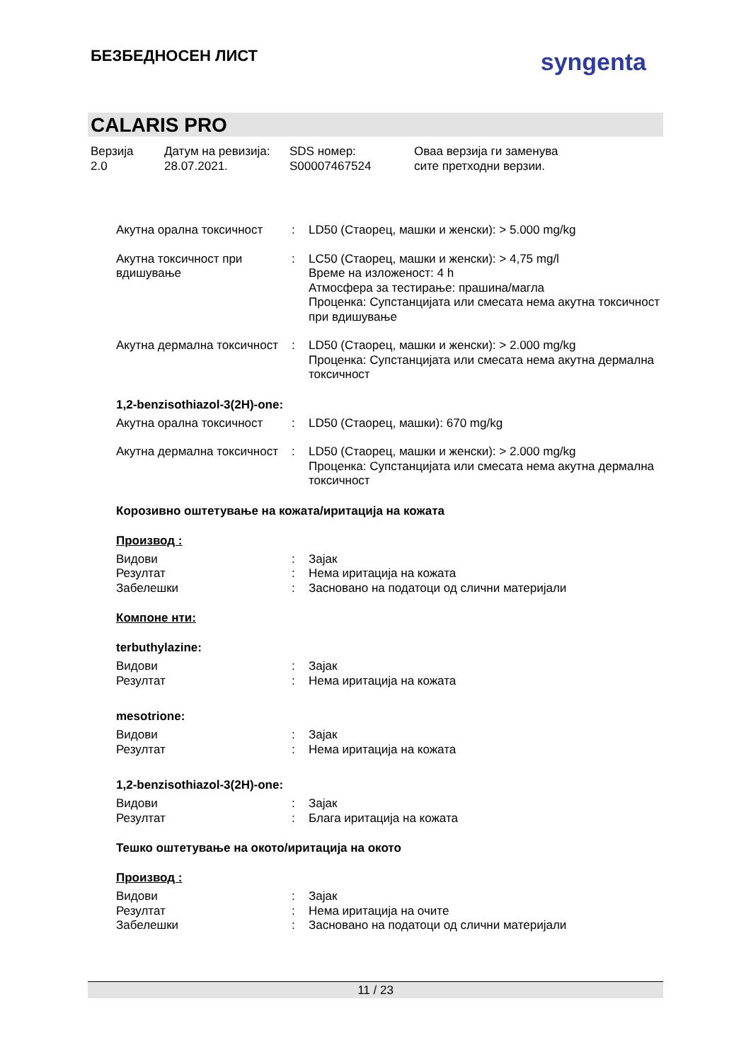БЕЗБЕДНОСЕН ЛИСТ
syngenta
CALARIS PRO
Верзија
2.0
Датум на ревизија:
28.07.2021.
SDS номер:
S00007467524
Оваа верзија ги заменува
сите претходни верзии.
| Акутна орална токсичност | : | LD50 (Стаорец, машки и женски): > 5.000 mg/kg |
| Акутна токсичност при вдишување | : | LC50 (Стаорец, машки и женски): > 4,75 mg/l Време на изложеност: 4 h Атмосфера за тестирање: прашина/магла Проценка: Супстанцијата или смесата нема акутна токсичност при вдишување |
| Акутна дермална токсичност | : | LD50 (Стаорец, машки и женски): > 2.000 mg/kg Проценка: Супстанцијата или смесата нема акутна дермална токсичност |
1,2-benzisothiazol-3(2H)-one:
| Акутна орална токсичност | : | LD50 (Стаорец, машки): 670 mg/kg |
| Акутна дермална токсичност | : | LD50 (Стаорец, машки и женски): > 2.000 mg/kg Проценка: Супстанцијата или смесата нема акутна дермална токсичност |
Корозивно оштетување на кожата/иритација на кожата
Производ :
| Видови | : | Зајак |
| Резултат | : | Нема иритација на кожата |
| Забелешки | : | Засновано на податоци од слични материјали |
Компоне нти:
terbuthylazine:
| Видови | : | Зајак |
| Резултат | : | Нема иритација на кожата |
mesotrione:
| Видови | : | Зајак |
| Резултат | : | Нема иритација на кожата |
1,2-benzisothiazol-3(2H)-one:
| Видови | : | Зајак |
| Резултат | : | Блага иритација на кожата |
Тешко оштетување на окото/иритација на окото
Производ :
| Видови | : | Зајак |
| Резултат | : | Нема иритација на очите |
| Забелешки | : | Засновано на податоци од слични материјали |
11 / 23